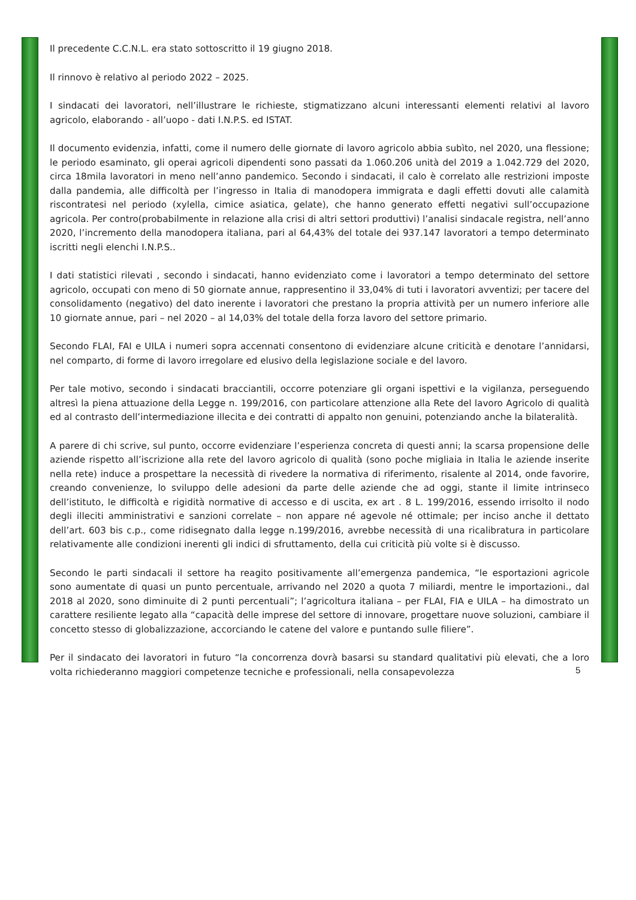Il precedente C.C.N.L. era stato sottoscritto il 19 giugno 2018.
Il rinnovo è relativo al periodo 2022 – 2025.
I sindacati dei lavoratori, nell’illustrare le richieste, stigmatizzano alcuni interessanti elementi relativi al lavoro agricolo, elaborando - all’uopo - dati I.N.P.S. ed ISTAT.
Il documento evidenzia, infatti, come il numero delle giornate di lavoro agricolo abbia subìto, nel 2020, una flessione; le periodo esaminato, gli operai agricoli dipendenti sono passati da 1.060.206 unità del 2019 a 1.042.729 del 2020, circa 18mila lavoratori in meno nell’anno pandemico. Secondo i sindacati, il calo è correlato alle restrizioni imposte dalla pandemia, alle difficoltà per l’ingresso in Italia di manodopera immigrata e dagli effetti dovuti alle calamità riscontratesi nel periodo (xylella, cimice asiatica, gelate), che hanno generato effetti negativi sull’occupazione agricola. Per contro(probabilmente in relazione alla crisi di altri settori produttivi) l’analisi sindacale registra, nell’anno 2020, l’incremento della manodopera italiana, pari al 64,43% del totale dei 937.147 lavoratori a tempo determinato iscritti negli elenchi I.N.P.S..
I dati statistici rilevati , secondo i sindacati, hanno evidenziato come i lavoratori a tempo determinato del settore agricolo, occupati con meno di 50 giornate annue, rappresentino il 33,04% di tuti i lavoratori avventizi; per tacere del consolidamento (negativo) del dato inerente i lavoratori che prestano la propria attività per un numero inferiore alle 10 giornate annue, pari – nel 2020 – al 14,03% del totale della forza lavoro del settore primario.
Secondo FLAI, FAI e UILA i numeri sopra accennati consentono di evidenziare alcune criticità e denotare l’annidarsi, nel comparto, di forme di lavoro irregolare ed elusivo della legislazione sociale e del lavoro.
Per tale motivo, secondo i sindacati bracciantili, occorre potenziare gli organi ispettivi e la vigilanza, perseguendo altresì la piena attuazione della Legge n. 199/2016, con particolare attenzione alla Rete del lavoro Agricolo di qualità ed al contrasto dell’intermediazione illecita e dei contratti di appalto non genuini, potenziando anche la bilateralità.
A parere di chi scrive, sul punto, occorre evidenziare l’esperienza concreta di questi anni; la scarsa propensione delle aziende rispetto all’iscrizione alla rete del lavoro agricolo di qualità (sono poche migliaia in Italia le aziende inserite nella rete) induce a prospettare la necessità di rivedere la normativa di riferimento, risalente al 2014, onde favorire, creando convenienze, lo sviluppo delle adesioni da parte delle aziende che ad oggi, stante il limite intrinseco dell’istituto, le difficoltà e rigidità normative di accesso e di uscita, ex art . 8 L. 199/2016, essendo irrisolto il nodo degli illeciti amministrativi e sanzioni correlate – non appare né agevole né ottimale; per inciso anche il dettato dell’art. 603 bis c.p., come ridisegnato dalla legge n.199/2016, avrebbe necessità di una ricalibratura in particolare relativamente alle condizioni inerenti gli indici di sfruttamento, della cui criticità più volte si è discusso.
Secondo le parti sindacali il settore ha reagito positivamente all’emergenza pandemica, “le esportazioni agricole sono aumentate di quasi un punto percentuale, arrivando nel 2020 a quota 7 miliardi, mentre le importazioni., dal 2018 al 2020, sono diminuite di 2 punti percentuali”; l’agricoltura italiana – per FLAI, FIA e UILA – ha dimostrato un carattere resiliente legato alla “capacità delle imprese del settore di innovare, progettare nuove soluzioni, cambiare il concetto stesso di globalizzazione, accorciando le catene del valore e puntando sulle filiere”.
Per il sindacato dei lavoratori in futuro “la concorrenza dovrà basarsi su standard qualitativi più elevati, che a loro volta richiederanno maggiori competenze tecniche e professionali, nella consapevolezza
5